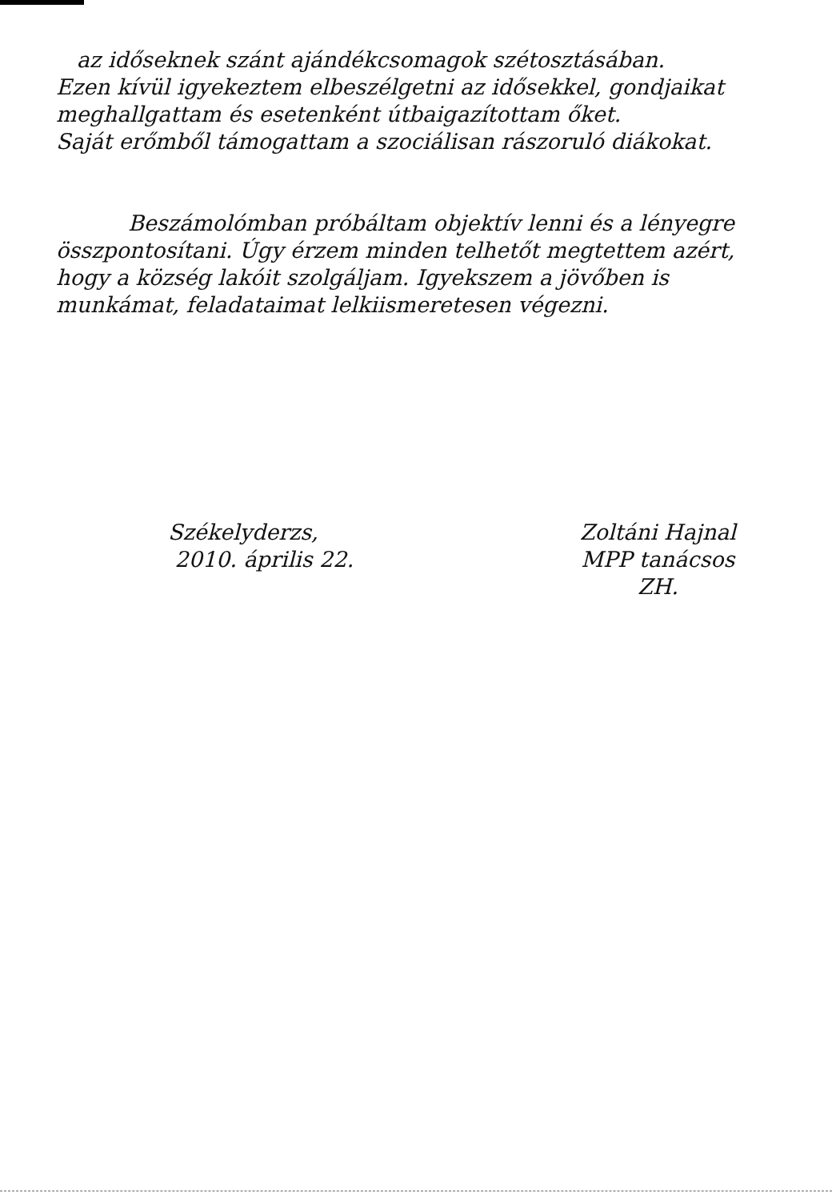az időseknek szánt ajándékcsomagok szétosztásában.
Ezen kívül igyekeztem elbeszélgetni az idősekkel, gondjaikat meghallgattam és esetenként útbaigazítottam őket.
Saját erőmből támogattam a szociálisan rászoruló diákokat.
Beszámolómban próbáltam objektív lenni és a lényegre összpontosítani. Úgy érzem minden telhetőt megtettem azért, hogy a község lakóit szolgáljam. Igyekszem a jövőben is munkámat, feladataimat lelkiismeretesen végezni.
Székelyderzs,
2010. április 22.
Zoltáni Hajnal
MPP tanácsos
ZH.